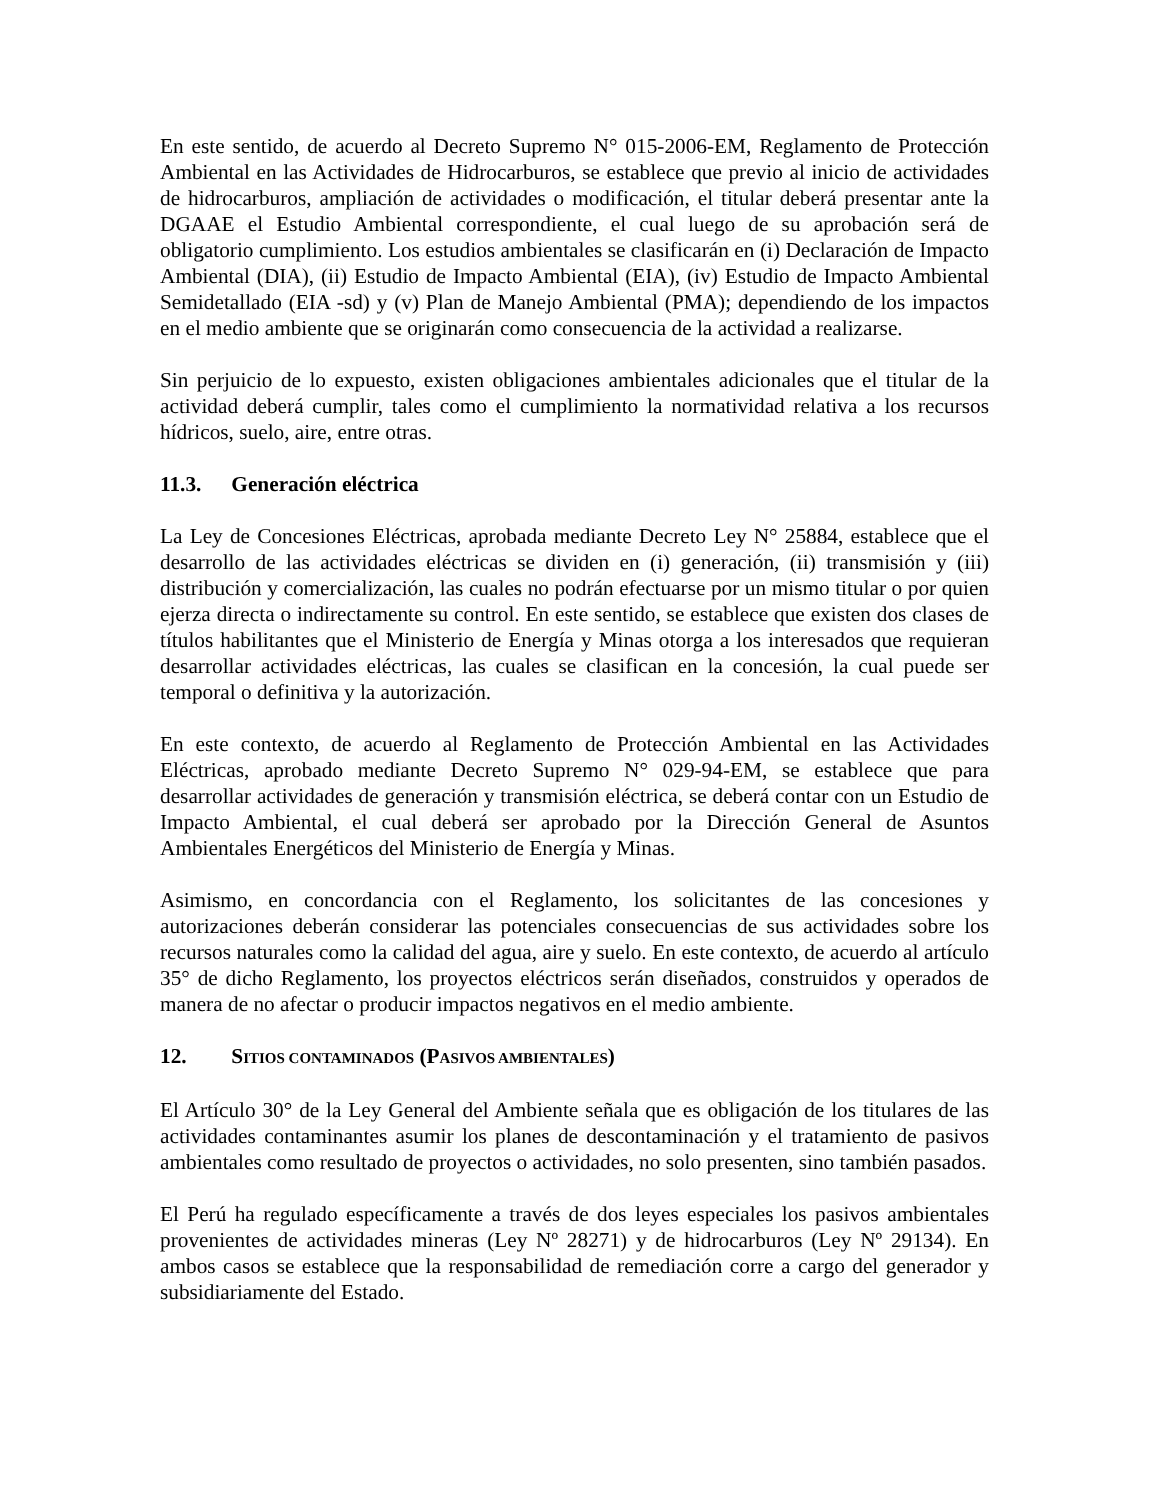En este sentido, de acuerdo al Decreto Supremo N° 015-2006-EM, Reglamento de Protección Ambiental en las Actividades de Hidrocarburos, se establece que previo al inicio de actividades de hidrocarburos, ampliación de actividades o modificación, el titular deberá presentar ante la DGAAE el Estudio Ambiental correspondiente, el cual luego de su aprobación será de obligatorio cumplimiento. Los estudios ambientales se clasificarán en (i) Declaración de Impacto Ambiental (DIA), (ii) Estudio de Impacto Ambiental (EIA), (iv) Estudio de Impacto Ambiental Semidetallado (EIA -sd) y (v) Plan de Manejo Ambiental (PMA); dependiendo de los impactos en el medio ambiente que se originarán como consecuencia de la actividad a realizarse.
Sin perjuicio de lo expuesto, existen obligaciones ambientales adicionales que el titular de la actividad deberá cumplir, tales como el cumplimiento la normatividad relativa a los recursos hídricos, suelo, aire, entre otras.
11.3. Generación eléctrica
La Ley de Concesiones Eléctricas, aprobada mediante Decreto Ley N° 25884, establece que el desarrollo de las actividades eléctricas se dividen en (i) generación, (ii) transmisión y (iii) distribución y comercialización, las cuales no podrán efectuarse por un mismo titular o por quien ejerza directa o indirectamente su control. En este sentido, se establece que existen dos clases de títulos habilitantes que el Ministerio de Energía y Minas otorga a los interesados que requieran desarrollar actividades eléctricas, las cuales se clasifican en la concesión, la cual puede ser temporal o definitiva y la autorización.
En este contexto, de acuerdo al Reglamento de Protección Ambiental en las Actividades Eléctricas, aprobado mediante Decreto Supremo N° 029-94-EM, se establece que para desarrollar actividades de generación y transmisión eléctrica, se deberá contar con un Estudio de Impacto Ambiental, el cual deberá ser aprobado por la Dirección General de Asuntos Ambientales Energéticos del Ministerio de Energía y Minas.
Asimismo, en concordancia con el Reglamento, los solicitantes de las concesiones y autorizaciones deberán considerar las potenciales consecuencias de sus actividades sobre los recursos naturales como la calidad del agua, aire y suelo. En este contexto, de acuerdo al artículo 35° de dicho Reglamento, los proyectos eléctricos serán diseñados, construidos y operados de manera de no afectar o producir impactos negativos en el medio ambiente.
12. SITIOS CONTAMINADOS (PASIVOS AMBIENTALES)
El Artículo 30° de la Ley General del Ambiente señala que es obligación de los titulares de las actividades contaminantes asumir los planes de descontaminación y el tratamiento de pasivos ambientales como resultado de proyectos o actividades, no solo presenten, sino también pasados.
El Perú ha regulado específicamente a través de dos leyes especiales los pasivos ambientales provenientes de actividades mineras (Ley Nº 28271) y de hidrocarburos (Ley Nº 29134). En ambos casos se establece que la responsabilidad de remediación corre a cargo del generador y subsidiariamente del Estado.